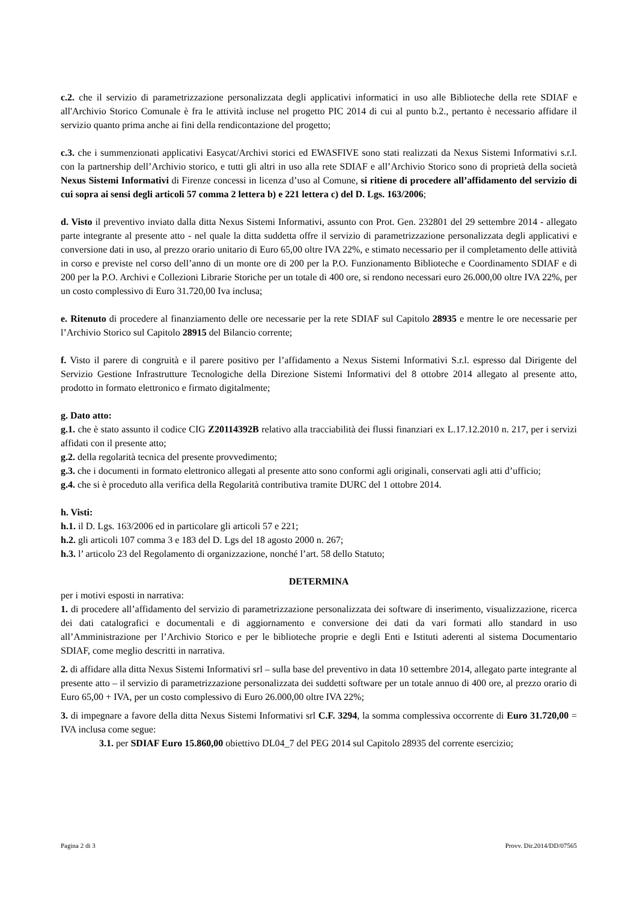c.2. che il servizio di parametrizzazione personalizzata degli applicativi informatici in uso alle Biblioteche della rete SDIAF e all'Archivio Storico Comunale è fra le attività incluse nel progetto PIC 2014 di cui al punto b.2., pertanto è necessario affidare il servizio quanto prima anche ai fini della rendicontazione del progetto;
c.3. che i summenzionati applicativi Easycat/Archivi storici ed EWASFIVE sono stati realizzati da Nexus Sistemi Informativi s.r.l. con la partnership dell’Archivio storico, e tutti gli altri in uso alla rete SDIAF e all’Archivio Storico sono di proprietà della società Nexus Sistemi Informativi di Firenze concessi in licenza d’uso al Comune, si ritiene di procedere all’affidamento del servizio di cui sopra ai sensi degli articoli 57 comma 2 lettera b) e 221 lettera c) del D. Lgs. 163/2006;
d. Visto il preventivo inviato dalla ditta Nexus Sistemi Informativi, assunto con Prot. Gen. 232801 del 29 settembre 2014 - allegato parte integrante al presente atto - nel quale la ditta suddetta offre il servizio di parametrizzazione personalizzata degli applicativi e conversione dati in uso, al prezzo orario unitario di Euro 65,00 oltre IVA 22%, e stimato necessario per il completamento delle attività in corso e previste nel corso dell’anno di un monte ore di 200 per la P.O. Funzionamento Biblioteche e Coordinamento SDIAF e di 200 per la P.O. Archivi e Collezioni Librarie Storiche per un totale di 400 ore, si rendono necessari euro 26.000,00 oltre IVA 22%, per un costo complessivo di Euro 31.720,00 Iva inclusa;
e. Ritenuto di procedere al finanziamento delle ore necessarie per la rete SDIAF sul Capitolo 28935 e mentre le ore necessarie per l’Archivio Storico sul Capitolo 28915 del Bilancio corrente;
f. Visto il parere di congruità e il parere positivo per l’affidamento a Nexus Sistemi Informativi S.r.l. espresso dal Dirigente del Servizio Gestione Infrastrutture Tecnologiche della Direzione Sistemi Informativi del 8 ottobre 2014 allegato al presente atto, prodotto in formato elettronico e firmato digitalmente;
g. Dato atto:
g.1. che è stato assunto il codice CIG Z20114392B relativo alla tracciabilità dei flussi finanziari ex L.17.12.2010 n. 217, per i servizi affidati con il presente atto;
g.2. della regolarità tecnica del presente provvedimento;
g.3. che i documenti in formato elettronico allegati al presente atto sono conformi agli originali, conservati agli atti d’ufficio;
g.4. che si è proceduto alla verifica della Regolarità contributiva tramite DURC del 1 ottobre 2014.
h. Visti:
h.1. il D. Lgs. 163/2006 ed in particolare gli articoli 57 e 221;
h.2. gli articoli 107 comma 3 e 183 del D. Lgs del 18 agosto 2000 n. 267;
h.3. l’ articolo 23 del Regolamento di organizzazione, nonché l’art. 58 dello Statuto;
DETERMINA
per i motivi esposti in narrativa:
1. di procedere all’affidamento del servizio di parametrizzazione personalizzata dei software di inserimento, visualizzazione, ricerca dei dati catalografici e documentali e di aggiornamento e conversione dei dati da vari formati allo standard in uso all’Amministrazione per l’Archivio Storico e per le biblioteche proprie e degli Enti e Istituti aderenti al sistema Documentario SDIAF, come meglio descritti in narrativa.
2. di affidare alla ditta Nexus Sistemi Informativi srl – sulla base del preventivo in data 10 settembre 2014, allegato parte integrante al presente atto – il servizio di parametrizzazione personalizzata dei suddetti software per un totale annuo di 400 ore, al prezzo orario di Euro 65,00 + IVA, per un costo complessivo di Euro 26.000,00 oltre IVA 22%;
3. di impegnare a favore della ditta Nexus Sistemi Informativi srl C.F. 3294, la somma complessiva occorrente di Euro 31.720,00 = IVA inclusa come segue:
3.1. per SDIAF Euro 15.860,00 obiettivo DL04_7 del PEG 2014 sul Capitolo 28935 del corrente esercizio;
Pagina 2 di 3 Provv. Dir.2014/DD/07565